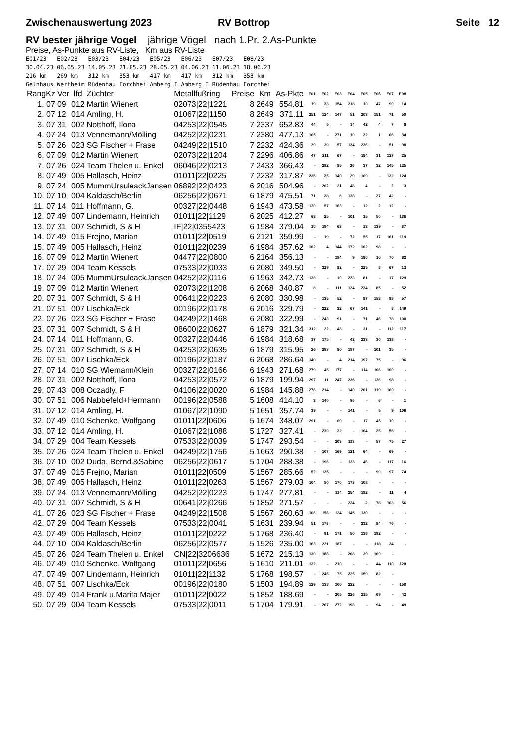Zwischenauswertung 2023 RV Bottrop Seite 12
RV bester jährige Vogel jährige Vögel nach 1.Pr. 2.As-Punkte
Preise, As-Punkte aus RV-Liste, Km aus RV-Liste
E01/23 E02/23 E03/23 E04/23 E05/23 E06/23 E07/23 E08/23 30.04.23 06.05.23 14.05.23 21.05.23 28.05.23 04.06.23 11.06.23 18.06.23 216 km 269 km 312 km 353 km 417 km 417 km 312 km 353 km Gelnhaus Wertheim Rüdenhau Forchhei Amberg I Amberg I Rüdenhau Forchhei
| RangKz | Ver | lfd | Züchter | Metallfußring | Preise | Km | As-Pkte | E01 | E02 | E03 | E04 | E05 | E06 | E07 | E08 |
| --- | --- | --- | --- | --- | --- | --- | --- | --- | --- | --- | --- | --- | --- | --- | --- |
| 1. 07 | 09 | 012 | Martin Wienert | 02073/22/1221 | 8 | 2649 | 554.81 | 19 | 33 | 154 | 218 | 10 | 47 | 90 | 14 |
| 2. 07 | 12 | 014 | Amling, H. | 01067/22/1150 | 8 | 2649 | 371.11 | 251 | 124 | 147 | 51 | 203 | 151 | 71 | 50 |
| 3. 07 | 31 | 002 | Notthoff, Ilona | 04253/22/0545 | 7 | 2337 | 652.83 | 44 | 5 | - | 14 | 42 | 4 | 7 | 8 |
| 4. 07 | 24 | 013 | Vennemann/Mölling | 04252/22/0231 | 7 | 2380 | 477.13 | 165 | - | 271 | 10 | 22 | 1 | 66 | 34 |
| 5. 07 | 26 | 023 | SG Fischer + Frase | 04249/22/1510 | 7 | 2232 | 424.36 | 29 | 20 | 57 | 134 | 226 | - | 51 | 98 |
| 6. 07 | 09 | 012 | Martin Wienert | 02073/22/1204 | 7 | 2296 | 406.86 | 47 | 211 | 67 | - | 184 | 31 | 127 | 25 |
| 7. 07 | 26 | 024 | Team Thelen u. Enkel | 06046/22/0213 | 7 | 2433 | 366.43 | - | 282 | 85 | 26 | 37 | 32 | 145 | 125 |
| 8. 07 | 49 | 005 | Hallasch, Heinz | 01011/22/0225 | 7 | 2232 | 317.87 | 236 | 35 | 149 | 29 | 169 | - | 132 | 124 |
| 9. 07 | 24 | 005 | MummUrsuleackJansen | 06892/22/0423 | 6 | 2016 | 504.96 | - | 202 | 21 | 48 | 4 | - | 2 | 3 |
| 10. 07 | 10 | 004 | Kaldasch/Berlin | 06256/22/0671 | 6 | 1879 | 475.51 | 71 | 28 | 6 | 138 | - | 27 | 42 | - |
| 11. 07 | 14 | 011 | Hoffmann, G. | 00327/22/0448 | 6 | 1943 | 473.58 | 120 | 57 | 163 | - | 12 | 2 | 12 | - |
| 12. 07 | 49 | 007 | Lindemann, Heinrich | 01011/22/1129 | 6 | 2025 | 412.27 | 68 | 25 | - | 101 | 15 | 50 | - | 136 |
| 13. 07 | 31 | 007 | Schmidt, S & H | IF/22/0355423 | 6 | 1984 | 379.04 | 10 | 194 | 63 | - | 13 | 139 | - | 87 |
| 14. 07 | 49 | 015 | Frejno, Marian | 01011/22/0519 | 6 | 2121 | 359.99 | - | 19 | - | 72 | 55 | 17 | 161 | 119 |
| 15. 07 | 49 | 005 | Hallasch, Heinz | 01011/22/0239 | 6 | 1984 | 357.62 | 102 | 4 | 144 | 172 | 102 | 98 | - | - |
| 16. 07 | 09 | 012 | Martin Wienert | 04477/22/0800 | 6 | 2164 | 356.13 | - | - | 184 | 9 | 180 | 10 | 70 | 82 |
| 17. 07 | 29 | 004 | Team Kessels | 07533/22/0033 | 6 | 2080 | 349.50 | - | 229 | 82 | - | 225 | 8 | 67 | 13 |
| 18. 07 | 24 | 005 | MummUrsuleackJansen | 04252/22/0116 | 6 | 1963 | 342.73 | 128 | - | 10 | 223 | 81 | - | 17 | 129 |
| 19. 07 | 09 | 012 | Martin Wienert | 02073/22/1208 | 6 | 2068 | 340.87 | 8 | - | 111 | 124 | 224 | 85 | - | 52 |
| 20. 07 | 31 | 007 | Schmidt, S & H | 00641/22/0223 | 6 | 2080 | 330.98 | - | 135 | 52 | - | 87 | 158 | 88 | 57 |
| 21. 07 | 51 | 007 | Lischka/Eck | 00196/22/0178 | 6 | 2016 | 329.79 | - | 222 | 32 | 67 | 141 | - | 8 | 149 |
| 22. 07 | 26 | 023 | SG Fischer + Frase | 04249/22/1468 | 6 | 2080 | 322.99 | - | 243 | 91 | - | 71 | 46 | 78 | 100 |
| 23. 07 | 31 | 007 | Schmidt, S & H | 08600/22/0627 | 6 | 1879 | 321.34 | 312 | 22 | 43 | - | 31 | - | 112 | 117 |
| 24. 07 | 14 | 011 | Hoffmann, G. | 00327/22/0446 | 6 | 1984 | 318.68 | 37 | 175 | - | 42 | 233 | 30 | 138 | - |
| 25. 07 | 31 | 007 | Schmidt, S & H | 04253/22/0635 | 6 | 1879 | 315.95 | 26 | 293 | 90 | 197 | - | 101 | 35 | - |
| 26. 07 | 51 | 007 | Lischka/Eck | 00196/22/0187 | 6 | 2068 | 286.64 | 149 | - | 4 | 214 | 197 | 75 | - | 96 |
| 27. 07 | 14 | 010 | SG Wiemann/Klein | 00327/22/0166 | 6 | 1943 | 271.68 | 279 | 45 | 177 | - | 114 | 106 | 100 | - |
| 28. 07 | 31 | 002 | Notthoff, Ilona | 04253/22/0572 | 6 | 1879 | 199.94 | 297 | 11 | 247 | 236 | - | 126 | 98 | - |
| 29. 07 | 43 | 008 | Oczadly, F | 04106/22/0020 | 6 | 1984 | 145.88 | 276 | 214 | - | 140 | 201 | 119 | 160 | - |
| 30. 07 | 51 | 006 | Nabbefeld+Hermann | 00196/22/0588 | 5 | 1608 | 414.10 | 3 | 140 | - | 96 | - | 6 | - | 1 |
| 31. 07 | 12 | 014 | Amling, H. | 01067/22/1090 | 5 | 1651 | 357.74 | 39 | - | - | 141 | - | 5 | 9 | 106 |
| 32. 07 | 49 | 010 | Schenke, Wolfgang | 01011/22/0606 | 5 | 1674 | 348.07 | 291 | - | 69 | - | 17 | 45 | 10 | - |
| 33. 07 | 12 | 014 | Amling, H. | 01067/22/1088 | 5 | 1727 | 327.41 | - | 230 | 22 | - | 104 | 25 | 56 | - |
| 34. 07 | 29 | 004 | Team Kessels | 07533/22/0039 | 5 | 1747 | 293.54 | - | - | 203 | 113 | - | 57 | 75 | 27 |
| 35. 07 | 26 | 024 | Team Thelen u. Enkel | 04249/22/1756 | 5 | 1663 | 290.38 | - | 107 | 169 | 121 | 64 | - | 69 | - |
| 36. 07 | 10 | 002 | Duda, Bernd.&Sabine | 06256/22/0617 | 5 | 1704 | 288.38 | - | 196 | - | 123 | 46 | - | 117 | 16 |
| 37. 07 | 49 | 015 | Frejno, Marian | 01011/22/0509 | 5 | 1567 | 285.66 | 52 | 125 | - | - | - | 99 | 97 | 74 |
| 38. 07 | 49 | 005 | Hallasch, Heinz | 01011/22/0263 | 5 | 1567 | 279.03 | 104 | 50 | 170 | 173 | 108 | - | - | - |
| 39. 07 | 24 | 013 | Vennemann/Mölling | 04252/22/0223 | 5 | 1747 | 277.81 | - | - | 114 | 254 | 182 | - | 11 | 4 |
| 40. 07 | 31 | 007 | Schmidt, S & H | 00641/22/0266 | 5 | 1852 | 271.57 | - | - | - | 234 | 2 | 78 | 103 | 56 |
| 41. 07 | 26 | 023 | SG Fischer + Frase | 04249/22/1508 | 5 | 1567 | 260.63 | 106 | 158 | 124 | 145 | 130 | - | - | - |
| 42. 07 | 29 | 004 | Team Kessels | 07533/22/0041 | 5 | 1631 | 239.94 | 51 | 178 | - | - | 232 | 84 | 76 | - |
| 43. 07 | 49 | 005 | Hallasch, Heinz | 01011/22/0222 | 5 | 1768 | 236.40 | - | 91 | 171 | 50 | 136 | 192 | - | - |
| 44. 07 | 10 | 004 | Kaldasch/Berlin | 06256/22/0577 | 5 | 1526 | 235.00 | 163 | 221 | 187 | - | - | 118 | 24 | - |
| 45. 07 | 26 | 024 | Team Thelen u. Enkel | CN/22/3206636 | 5 | 1672 | 215.13 | 130 | 188 | - | 208 | 39 | 169 | - | |
| 46. 07 | 49 | 010 | Schenke, Wolfgang | 01011/22/0656 | 5 | 1610 | 211.01 | 132 | - | 210 | - | - | 44 | 110 | 128 |
| 47. 07 | 49 | 007 | Lindemann, Heinrich | 01011/22/1132 | 5 | 1768 | 198.57 | - | 245 | 75 | 225 | 159 | 82 | - | |
| 48. 07 | 51 | 007 | Lischka/Eck | 00196/22/0180 | 5 | 1503 | 194.89 | 129 | 138 | 100 | 222 | - | - | - | 150 |
| 49. 07 | 49 | 014 | Frank u.Marita Majer | 01011/22/0022 | 5 | 1852 | 188.69 | - | - | 205 | 226 | 215 | 69 | - | 42 |
| 50. 07 | 29 | 004 | Team Kessels | 07533/22/0011 | 5 | 1704 | 179.91 | - | 207 | 272 | 198 | - | 94 | - | 49 |